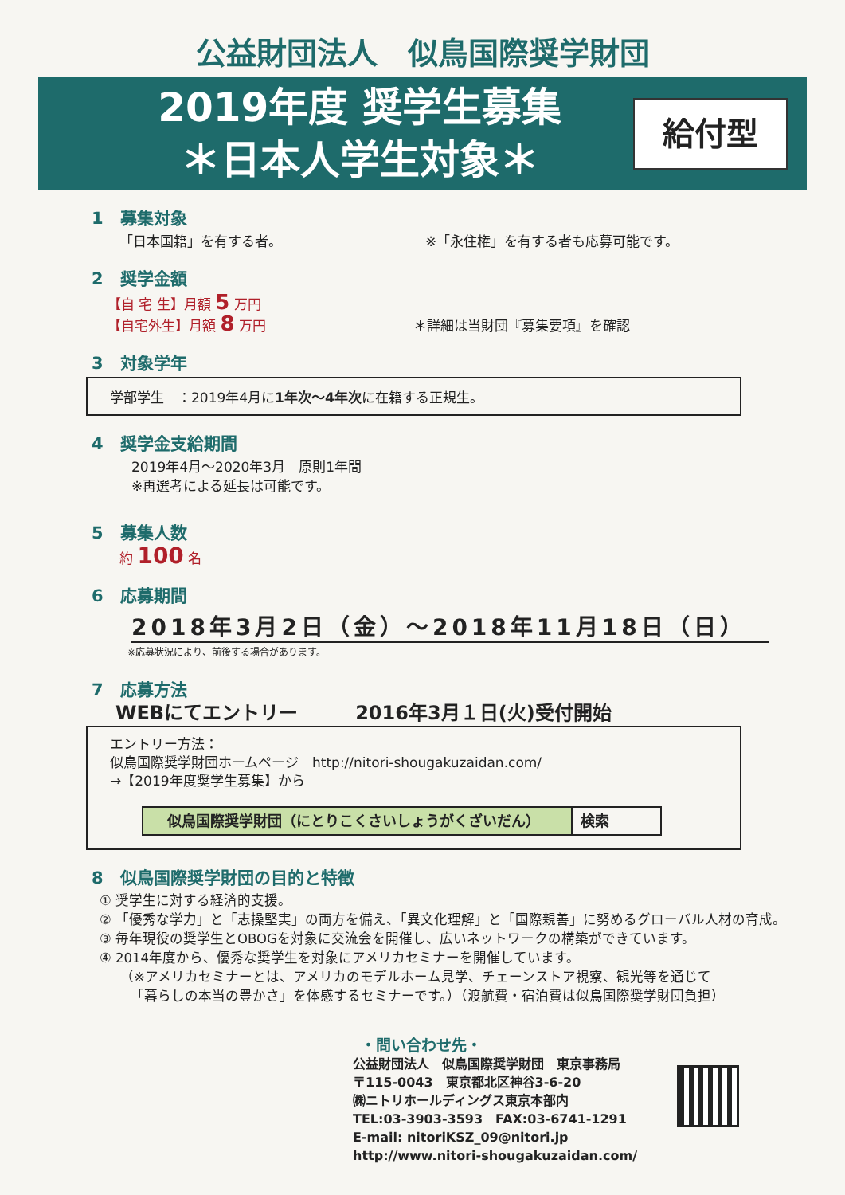公益財団法人　似鳥国際奨学財団
2019年度 奨学生募集
＊日本人学生対象＊
給付型
1　募集対象
「日本国籍」を有する者。 ※「永住権」を有する者も応募可能です。
2　奨学金額
【自 宅 生】月額 5 万円
【自宅外生】月額 8 万円 ＊詳細は当財団『募集要項』を確認
3　対象学年
学部学生　：2019年4月に1年次～4年次に在籍する正規生。
4　奨学金支給期間
2019年4月～2020年3月　原則1年間
※再選考による延長は可能です。
5　募集人数
約 100 名
6　応募期間
2018年3月2日（金）～2018年11月18日（日）
※応募状況により、前後する場合があります。
7　応募方法
WEBにてエントリー　　　2016年3月１日(火)受付開始
エントリー方法：
似鳥国際奨学財団ホームページ　http://nitori-shougakuzaidan.com/
→【2019年度奨学生募集】から
似鳥国際奨学財団（にとりこくさいしょうがくざいだん）
検索
8　似鳥国際奨学財団の目的と特徴
① 奨学生に対する経済的支援。
② 「優秀な学力」と「志操堅実」の両方を備え、「異文化理解」と「国際親善」に努めるグローバル人材の育成。
③ 毎年現役の奨学生とOBOGを対象に交流会を開催し、広いネットワークの構築ができています。
④ 2014年度から、優秀な奨学生を対象にアメリカセミナーを開催しています。
　　（※アメリカセミナーとは、アメリカのモデルホーム見学、チェーンストア視察、観光等を通じて
　　 「暮らしの本当の豊かさ」を体感するセミナーです。）（渡航費・宿泊費は似鳥国際奨学財団負担）
・問い合わせ先・
公益財団法人　似鳥国際奨学財団　東京事務局
〒115-0043　東京都北区神谷3-6-20
㈱ニトリホールディングス東京本部内
TEL:03-3903-3593　FAX:03-6741-1291
E-mail: nitoriKSZ_09@nitori.jp
http://www.nitori-shougakuzaidan.com/